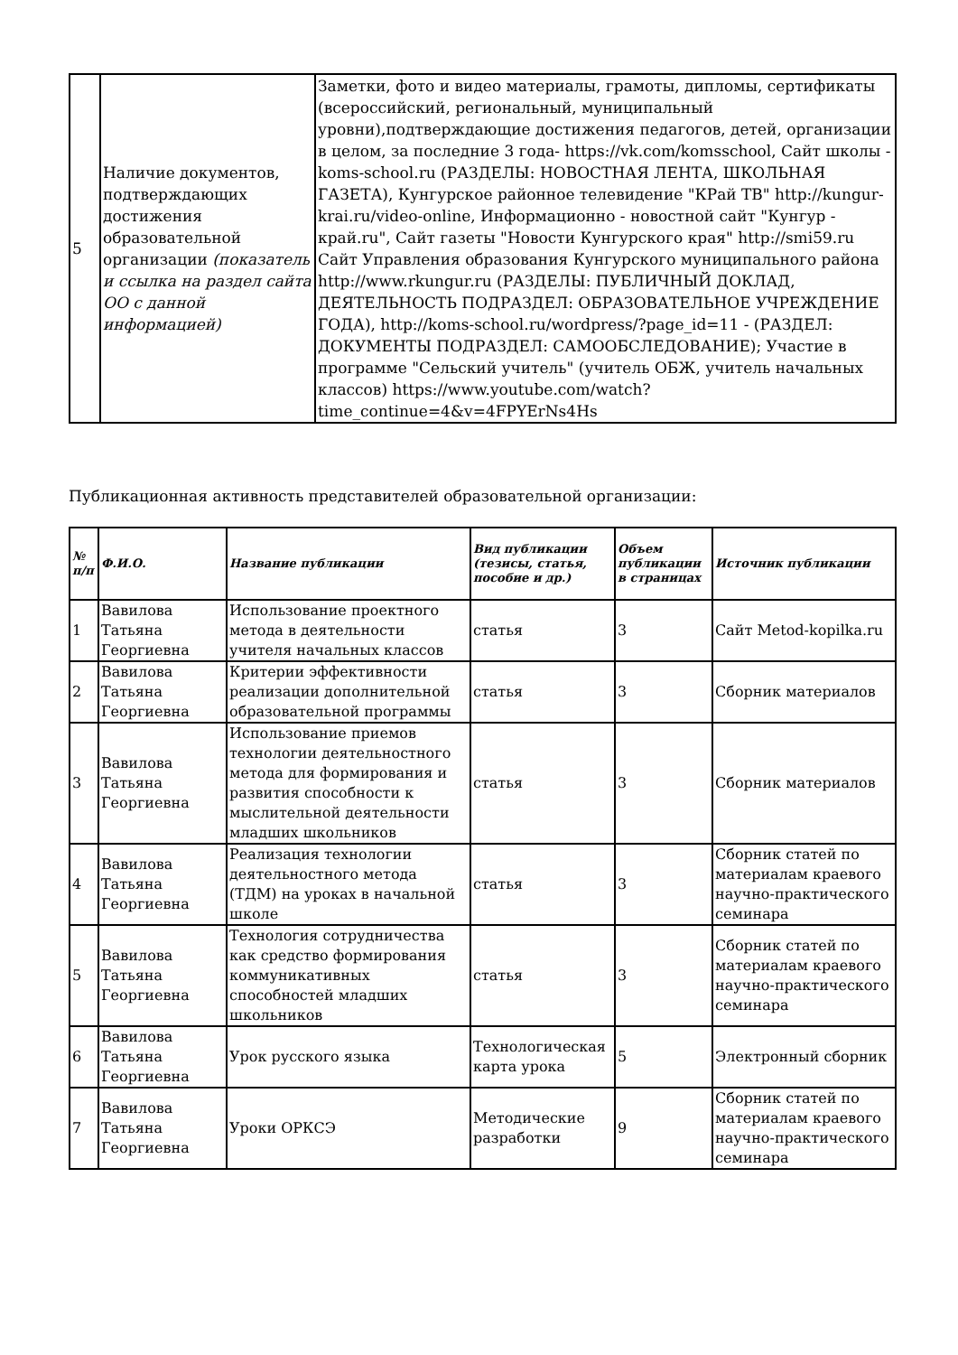| 5 | Наличие документов, подтверждающих достижения образовательной организации (показатель и ссылка на раздел сайта ОО с данной информацией) | Заметки, фото и видео материалы, грамоты, дипломы, сертификаты (всероссийский, региональный, муниципальный уровни),подтверждающие достижения педагогов, детей, организации в целом, за последние 3 года- https://vk.com/komsschool, Сайт школы - koms-school.ru (РАЗДЕЛЫ: НОВОСТНАЯ ЛЕНТА, ШКОЛЬНАЯ ГАЗЕТА), Кунгурское районное телевидение "КРай ТВ" http://kungur-krai.ru/video-online, Информационно - новостной сайт "Кунгур - край.ru", Сайт газеты "Новости Кунгурского края" http://smi59.ru Сайт Управления образования Кунгурского муниципального района http://www.rkungur.ru (РАЗДЕЛЫ: ПУБЛИЧНЫЙ ДОКЛАД, ДЕЯТЕЛЬНОСТЬ ПОДРАЗДЕЛ: ОБРАЗОВАТЕЛЬНОЕ УЧРЕЖДЕНИЕ ГОДА), http://koms-school.ru/wordpress/?page_id=11 - (РАЗДЕЛ: ДОКУМЕНТЫ ПОДРАЗДЕЛ: САМООБСЛЕДОВАНИЕ); Участие в программе "Сельский учитель" (учитель ОБЖ, учитель начальных классов) https://www.youtube.com/watch?time_continue=4&v=4FPYErNs4Hs |
Публикационная активность представителей образовательной организации:
| № п/п | Ф.И.О. | Название публикации | Вид публикации (тезисы, статья, пособие и др.) | Объем публикации в страницах | Источник публикации |
| --- | --- | --- | --- | --- | --- |
| 1 | Вавилова Татьяна Георгиевна | Использование проектного метода в деятельности учителя начальных классов | статья | 3 | Сайт Metod-kopilka.ru |
| 2 | Вавилова Татьяна Георгиевна | Критерии эффективности реализации дополнительной образовательной программы | статья | 3 | Сборник материалов |
| 3 | Вавилова Татьяна Георгиевна | Использование приемов технологии деятельностного метода для формирования и развития способности к мыслительной деятельности младших школьников | статья | 3 | Сборник материалов |
| 4 | Вавилова Татьяна Георгиевна | Реализация технологии деятельностного метода (ТДМ) на уроках в начальной школе | статья | 3 | Сборник статей по материалам краевого научно-практического семинара |
| 5 | Вавилова Татьяна Георгиевна | Технология сотрудничества как средство формирования коммуникативных способностей младших школьников | статья | 3 | Сборник статей по материалам краевого научно-практического семинара |
| 6 | Вавилова Татьяна Георгиевна | Урок русского языка | Технологическая карта урока | 5 | Электронный сборник |
| 7 | Вавилова Татьяна Георгиевна | Уроки ОРКСЭ | Методические разработки | 9 | Сборник статей по материалам краевого научно-практического семинара |